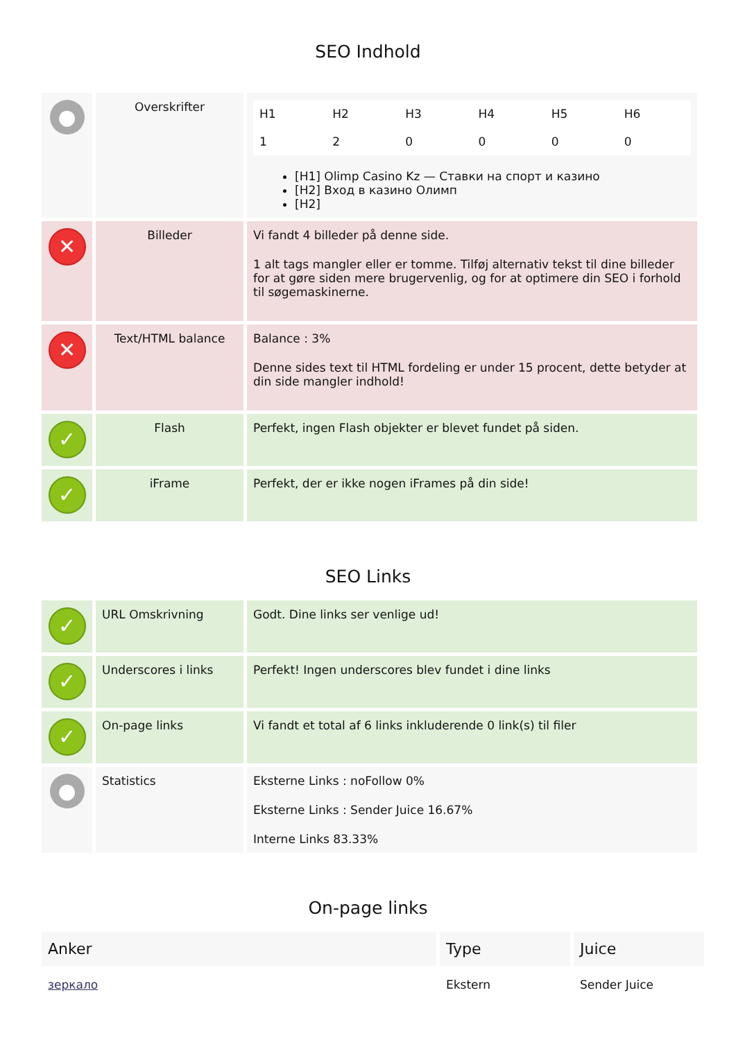SEO Indhold
| ● | Overskrifter | / H1 / H2 / H3 / H4 / H5 / H6 / / 1 / 2 / 0 / 0 / 0 / 0 / [H1] Olimp Casino Kz — Ставки на спорт и казино [H2] Вход в казино Олимп [H2] |
| ✕ | Billeder | Vi fandt 4 billeder på denne side. 1 alt tags mangler eller er tomme. Tilføj alternativ tekst til dine billeder for at gøre siden mere brugervenlig, og for at optimere din SEO i forhold til søgemaskinerne. |
| ✕ | Text/HTML balance | Balance : 3% Denne sides text til HTML fordeling er under 15 procent, dette betyder at din side mangler indhold! |
| ✓ | Flash | Perfekt, ingen Flash objekter er blevet fundet på siden. |
| ✓ | iFrame | Perfekt, der er ikke nogen iFrames på din side! |
SEO Links
| ✓ | URL Omskrivning | Godt. Dine links ser venlige ud! |
| ✓ | Underscores i links | Perfekt! Ingen underscores blev fundet i dine links |
| ✓ | On-page links | Vi fandt et total af 6 links inkluderende 0 link(s) til filer |
| ● | Statistics | Eksterne Links : noFollow 0% Eksterne Links : Sender Juice 16.67% Interne Links 83.33% |
On-page links
| Anker | Type | Juice |
| --- | --- | --- |
| зеркало | Ekstern | Sender Juice |